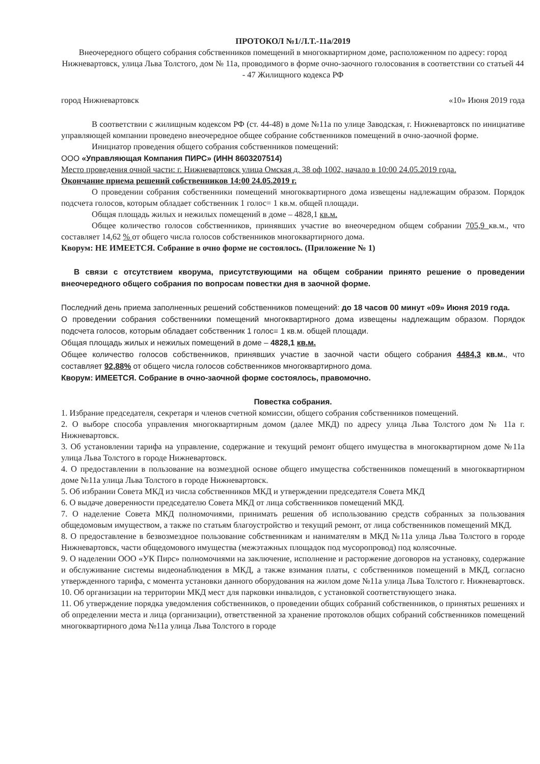ПРОТОКОЛ №1/Л.Т.-11а/2019
Внеочередного общего собрания собственников помещений в многоквартирном доме, расположенном по адресу: город Нижневартовск, улица Льва Толстого, дом № 11а, проводимого в форме очно-заочного голосования в соответствии со статьей 44 - 47 Жилищного кодекса РФ
город Нижневартовск «10» Июня 2019 года
В соответствии с жилищным кодексом РФ (ст. 44-48) в доме №11а по улице Заводская, г. Нижневартовск по инициативе управляющей компании проведено внеочередное общее собрание собственников помещений в очно-заочной форме.
Инициатор проведения общего собрания собственников помещений:
ООО «Управляющая Компания ПИРС» (ИНН 8603207514)
Место проведения очной части: г. Нижневартовск улица Омская д. 38 оф 1002, начало в 10:00 24.05.2019 года.
Окончание приема решений собственников 14:00 24.05.2019 г.
О проведении собрания собственники помещений многоквартирного дома извещены надлежащим образом. Порядок подсчета голосов, которым обладает собственник 1 голос= 1 кв.м. общей площади.
Общая площадь жилых и нежилых помещений в доме – 4828,1 кв.м.
Общее количество голосов собственников, принявших участие во внеочередном общем собрании 705,9 кв.м., что составляет 14,62 % от общего числа голосов собственников многоквартирного дома.
Кворум: НЕ ИМЕЕТСЯ. Собрание в очно форме не состоялось. (Приложение № 1)
В связи с отсутствием кворума, присутствующими на общем собрании принято решение о проведении внеочередного общего собрания по вопросам повестки дня в заочной форме.
Последний день приема заполненных решений собственников помещений: до 18 часов 00 минут «09» Июня 2019 года.
О проведении собрания собственники помещений многоквартирного дома извещены надлежащим образом. Порядок подсчета голосов, которым обладает собственник 1 голос= 1 кв.м. общей площади.
Общая площадь жилых и нежилых помещений в доме – 4828,1 кв.м.
Общее количество голосов собственников, принявших участие в заочной части общего собрания 4484,3 кв.м., что составляет 92,88% от общего числа голосов собственников многоквартирного дома.
Кворум: ИМЕЕТСЯ. Собрание в очно-заочной форме состоялось, правомочно.
Повестка собрания.
1. Избрание председателя, секретаря и членов счетной комиссии, общего собрания собственников помещений.
2. О выборе способа управления многоквартирным домом (далее МКД) по адресу улица Льва Толстого дом № 11а г. Нижневартовск.
3. Об установлении тарифа на управление, содержание и текущий ремонт общего имущества в многоквартирном доме №11а улица Льва Толстого в городе Нижневартовск.
4. О предоставлении в пользование на возмездной основе общего имущества собственников помещений в многоквартирном доме №11а улица Льва Толстого в городе Нижневартовск.
5. Об избрании Совета МКД из числа собственников МКД и утверждении председателя Совета МКД
6. О выдаче доверенности председателю Совета МКД от лица собственников помещений МКД.
7. О наделение Совета МКД полномочиями, принимать решения об использованию средств собранных за пользования общедомовым имуществом, а также по статьям благоустройство и текущий ремонт, от лица собственников помещений МКД.
8. О предоставление в безвозмездное пользование собственникам и нанимателям в МКД №11а улица Льва Толстого в городе Нижневартовск, части общедомового имущества (межэтажных площадок под мусоропровод) под колясочные.
9. О наделении ООО «УК Пирс» полномочиями на заключение, исполнение и расторжение договоров на установку, содержание и обслуживание системы видеонаблюдения в МКД, а также взимания платы, с собственников помещений в МКД, согласно утвержденного тарифа, с момента установки данного оборудования на жилом доме №11а улица Льва Толстого г. Нижневартовск.
10. Об организации на территории МКД мест для парковки инвалидов, с установкой соответствующего знака.
11. Об утверждение порядка уведомления собственников, о проведении общих собраний собственников, о принятых решениях и об определении места и лица (организации), ответственной за хранение протоколов общих собраний собственников помещений многоквартирного дома №11а улица Льва Толстого в городе